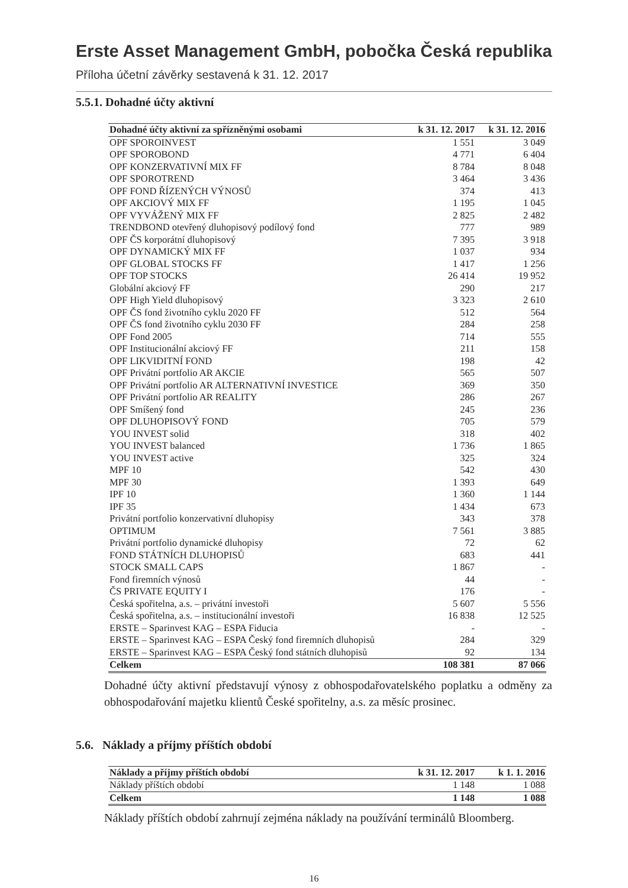Erste Asset Management GmbH, pobočka Česká republika
Příloha účetní závěrky sestavená k 31. 12. 2017
5.5.1. Dohadné účty aktivní
| Dohadné účty aktivní za spřízněnými osobami | k 31. 12. 2017 | k 31. 12. 2016 |
| --- | --- | --- |
| OPF SPOROINVEST | 1 551 | 3 049 |
| OPF SPOROBOND | 4 771 | 6 404 |
| OPF KONZERVATIVNÍ MIX FF | 8 784 | 8 048 |
| OPF SPOROTREND | 3 464 | 3 436 |
| OPF FOND ŘÍZENÝCH VÝNOSŮ | 374 | 413 |
| OPF AKCIOVÝ MIX FF | 1 195 | 1 045 |
| OPF VYVÁŽENÝ MIX FF | 2 825 | 2 482 |
| TRENDBOND otevřený dluhopisový podílový fond | 777 | 989 |
| OPF ČS korporátní dluhopisový | 7 395 | 3 918 |
| OPF DYNAMICKÝ MIX FF | 1 037 | 934 |
| OPF GLOBAL STOCKS FF | 1 417 | 1 256 |
| OPF TOP STOCKS | 26 414 | 19 952 |
| Globální akciový FF | 290 | 217 |
| OPF High Yield dluhopisový | 3 323 | 2 610 |
| OPF ČS fond životního cyklu 2020 FF | 512 | 564 |
| OPF ČS fond životního cyklu 2030 FF | 284 | 258 |
| OPF Fond 2005 | 714 | 555 |
| OPF Institucionální akciový FF | 211 | 158 |
| OPF LIKVIDITNÍ FOND | 198 | 42 |
| OPF Privátní portfolio AR AKCIE | 565 | 507 |
| OPF Privátní portfolio AR ALTERNATIVNÍ INVESTICE | 369 | 350 |
| OPF Privátní portfolio AR REALITY | 286 | 267 |
| OPF Smíšený fond | 245 | 236 |
| OPF DLUHOPISOVÝ FOND | 705 | 579 |
| YOU INVEST solid | 318 | 402 |
| YOU INVEST balanced | 1 736 | 1 865 |
| YOU INVEST active | 325 | 324 |
| MPF 10 | 542 | 430 |
| MPF 30 | 1 393 | 649 |
| IPF 10 | 1 360 | 1 144 |
| IPF 35 | 1 434 | 673 |
| Privátní portfolio konzervativní dluhopisy | 343 | 378 |
| OPTIMUM | 7 561 | 3 885 |
| Privátní portfolio dynamické dluhopisy | 72 | 62 |
| FOND STÁTNÍCH DLUHOPISŮ | 683 | 441 |
| STOCK SMALL CAPS | 1 867 | - |
| Fond firemních výnosů | 44 | - |
| ČS PRIVATE EQUITY I | 176 | - |
| Česká spořitelna, a.s. – privátní investoři | 5 607 | 5 556 |
| Česká spořitelna, a.s. – institucionální investoři | 16 838 | 12 525 |
| ERSTE – Sparinvest KAG – ESPA Fiducia | - | - |
| ERSTE – Sparinvest KAG – ESPA Český fond firemních dluhopisů | 284 | 329 |
| ERSTE – Sparinvest KAG – ESPA Český fond státních dluhopisů | 92 | 134 |
| Celkem | 108 381 | 87 066 |
Dohadné účty aktivní představují výnosy z obhospodařovatelského poplatku a odměny za obhospodařování majetku klientů České spořitelny, a.s. za měsíc prosinec.
5.6. Náklady a příjmy příštích období
| Náklady a příjmy příštích období | k 31. 12. 2017 | k 1. 1. 2016 |
| --- | --- | --- |
| Náklady příštích období | 1 148 | 1 088 |
| Celkem | 1 148 | 1 088 |
Náklady příštích období zahrnují zejména náklady na používání terminálů Bloomberg.
16